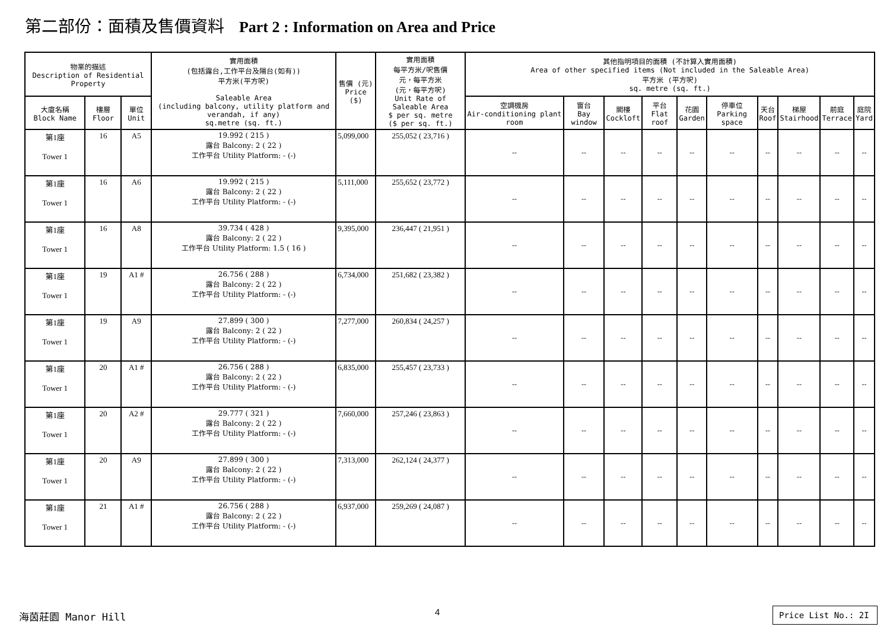第二部份：面積及售價資料 Part 2 : Information on Area and Price
| 物業的描述 Description of Residential Property | | | 實用面積 (包括露台,工作平台及陽台(如有)) 平方米(平方呎) Saleable Area (including balcony, utility platform and verandah, if any) sq.metre (sq. ft.) | 售價 (元) Price ($) | 實用面積 每平方米/呎售價 元，每平方米 (元，每平方呎) Unit Rate of Saleable Area $ per sq. metre ($ per sq. ft.) | 其他指明項目的面積 (不計算入實用面積) Area of other specified items (Not included in the Saleable Area) 平方米 (平方呎) sq. metre (sq. ft.) | | | | | | | | | |
| --- | --- | --- | --- | --- | --- | --- | --- | --- | --- | --- | --- | --- | --- | --- | --- |
| 大廈名稱 Block Name | 樓層 Floor | 單位 Unit | | | | 空調機房 Air-conditioning plant room | 窗台 Bay window | 閣樓 Cockloft | 平台 Flat roof | 花園 Garden | 停車位 Parking space | 天台 Roof | 梯屋 Stairhood | 前庭 Terrace | 庭院 Yard |
| 第1座 Tower 1 | 16 | A5 | 19.992 ( 215 ) 露台 Balcony: 2 ( 22 ) 工作平台 Utility Platform: - (-) | 5,099,000 | 255,052 ( 23,716 ) | -- | -- | -- | -- | -- | -- | -- | -- | -- | -- |
| 第1座 Tower 1 | 16 | A6 | 19.992 ( 215 ) 露台 Balcony: 2 ( 22 ) 工作平台 Utility Platform: - (-) | 5,111,000 | 255,652 ( 23,772 ) | -- | -- | -- | -- | -- | -- | -- | -- | -- | -- |
| 第1座 Tower 1 | 16 | A8 | 39.734 ( 428 ) 露台 Balcony: 2 ( 22 ) 工作平台 Utility Platform: 1.5 ( 16 ) | 9,395,000 | 236,447 ( 21,951 ) | -- | -- | -- | -- | -- | -- | -- | -- | -- | -- |
| 第1座 Tower 1 | 19 | A1 # | 26.756 ( 288 ) 露台 Balcony: 2 ( 22 ) 工作平台 Utility Platform: - (-) | 6,734,000 | 251,682 ( 23,382 ) | -- | -- | -- | -- | -- | -- | -- | -- | -- | -- |
| 第1座 Tower 1 | 19 | A9 | 27.899 ( 300 ) 露台 Balcony: 2 ( 22 ) 工作平台 Utility Platform: - (-) | 7,277,000 | 260,834 ( 24,257 ) | -- | -- | -- | -- | -- | -- | -- | -- | -- | -- |
| 第1座 Tower 1 | 20 | A1 # | 26.756 ( 288 ) 露台 Balcony: 2 ( 22 ) 工作平台 Utility Platform: - (-) | 6,835,000 | 255,457 ( 23,733 ) | -- | -- | -- | -- | -- | -- | -- | -- | -- | -- |
| 第1座 Tower 1 | 20 | A2 # | 29.777 ( 321 ) 露台 Balcony: 2 ( 22 ) 工作平台 Utility Platform: - (-) | 7,660,000 | 257,246 ( 23,863 ) | -- | -- | -- | -- | -- | -- | -- | -- | -- | -- |
| 第1座 Tower 1 | 20 | A9 | 27.899 ( 300 ) 露台 Balcony: 2 ( 22 ) 工作平台 Utility Platform: - (-) | 7,313,000 | 262,124 ( 24,377 ) | -- | -- | -- | -- | -- | -- | -- | -- | -- | -- |
| 第1座 Tower 1 | 21 | A1 # | 26.756 ( 288 ) 露台 Balcony: 2 ( 22 ) 工作平台 Utility Platform: - (-) | 6,937,000 | 259,269 ( 24,087 ) | -- | -- | -- | -- | -- | -- | -- | -- | -- | -- |
海茵莊園 Manor Hill 4 Price List No.: 2I